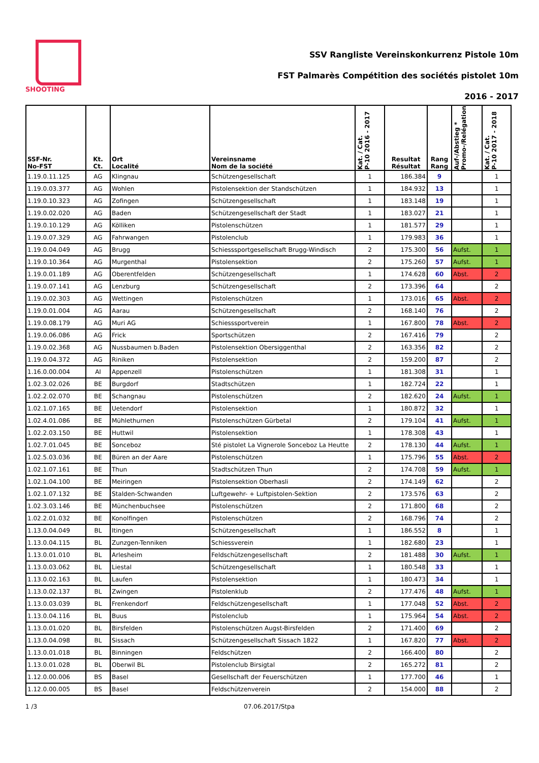SHOOTING
SSV Rangliste Vereinskonkurrenz Pistole 10m
FST Palmarès Compétition des sociétés pistolet 10m
2016 - 2017
| SSF-Nr. No-FST | Kt. Ct. | Ort Localité | Vereinsname Nom de la société | Kat. / Cat. P-10 2016 - 2017 | Resultat Résultat | Rang Rang | Auf-/Abstieg * Promo-/Relégation | Kat. / Cat. P-10 2017 - 2018 |
| --- | --- | --- | --- | --- | --- | --- | --- | --- |
| 1.19.0.11.125 | AG | Klingnau | Schützengesellschaft | 1 | 186.384 | 9 | | 1 |
| 1.19.0.03.377 | AG | Wohlen | Pistolensektion der Standschützen | 1 | 184.932 | 13 | | 1 |
| 1.19.0.10.323 | AG | Zofingen | Schützengesellschaft | 1 | 183.148 | 19 | | 1 |
| 1.19.0.02.020 | AG | Baden | Schützengesellschaft der Stadt | 1 | 183.027 | 21 | | 1 |
| 1.19.0.10.129 | AG | Kölliken | Pistolenschützen | 1 | 181.577 | 29 | | 1 |
| 1.19.0.07.329 | AG | Fahrwangen | Pistolenclub | 1 | 179.983 | 36 | | 1 |
| 1.19.0.04.049 | AG | Brugg | Schiesssportgesellschaft Brugg-Windisch | 2 | 175.300 | 56 | Aufst. | 1 |
| 1.19.0.10.364 | AG | Murgenthal | Pistolensektion | 2 | 175.260 | 57 | Aufst. | 1 |
| 1.19.0.01.189 | AG | Oberentfelden | Schützengesellschaft | 1 | 174.628 | 60 | Abst. | 2 |
| 1.19.0.07.141 | AG | Lenzburg | Schützengesellschaft | 2 | 173.396 | 64 | | 2 |
| 1.19.0.02.303 | AG | Wettingen | Pistolenschützen | 1 | 173.016 | 65 | Abst. | 2 |
| 1.19.0.01.004 | AG | Aarau | Schützengesellschaft | 2 | 168.140 | 76 | | 2 |
| 1.19.0.08.179 | AG | Muri AG | Schiesssportverein | 1 | 167.800 | 78 | Abst. | 2 |
| 1.19.0.06.086 | AG | Frick | Sportschützen | 2 | 167.416 | 79 | | 2 |
| 1.19.0.02.368 | AG | Nussbaumen b.Baden | Pistolensektion Obersiggenthal | 2 | 163.356 | 82 | | 2 |
| 1.19.0.04.372 | AG | Riniken | Pistolensektion | 2 | 159.200 | 87 | | 2 |
| 1.16.0.00.004 | AI | Appenzell | Pistolenschützen | 1 | 181.308 | 31 | | 1 |
| 1.02.3.02.026 | BE | Burgdorf | Stadtschützen | 1 | 182.724 | 22 | | 1 |
| 1.02.2.02.070 | BE | Schangnau | Pistolenschützen | 2 | 182.620 | 24 | Aufst. | 1 |
| 1.02.1.07.165 | BE | Uetendorf | Pistolensektion | 1 | 180.872 | 32 | | 1 |
| 1.02.4.01.086 | BE | Mühlethurnen | Pistolenschützen Gürbetal | 2 | 179.104 | 41 | Aufst. | 1 |
| 1.02.2.03.150 | BE | Huttwil | Pistolensektion | 1 | 178.308 | 43 | | 1 |
| 1.02.7.01.045 | BE | Sonceboz | Sté pistolet La Vignerole Sonceboz La Heutte | 2 | 178.130 | 44 | Aufst. | 1 |
| 1.02.5.03.036 | BE | Büren an der Aare | Pistolenschützen | 1 | 175.796 | 55 | Abst. | 2 |
| 1.02.1.07.161 | BE | Thun | Stadtschützen Thun | 2 | 174.708 | 59 | Aufst. | 1 |
| 1.02.1.04.100 | BE | Meiringen | Pistolensektion Oberhasli | 2 | 174.149 | 62 | | 2 |
| 1.02.1.07.132 | BE | Stalden-Schwanden | Luftgewehr- + Luftpistolen-Sektion | 2 | 173.576 | 63 | | 2 |
| 1.02.3.03.146 | BE | Münchenbuchsee | Pistolenschützen | 2 | 171.800 | 68 | | 2 |
| 1.02.2.01.032 | BE | Konolfingen | Pistolenschützen | 2 | 168.796 | 74 | | 2 |
| 1.13.0.04.049 | BL | Itingen | Schützengesellschaft | 1 | 186.552 | 8 | | 1 |
| 1.13.0.04.115 | BL | Zunzgen-Tenniken | Schiessverein | 1 | 182.680 | 23 | | 1 |
| 1.13.0.01.010 | BL | Arlesheim | Feldschützengesellschaft | 2 | 181.488 | 30 | Aufst. | 1 |
| 1.13.0.03.062 | BL | Liestal | Schützengesellschaft | 1 | 180.548 | 33 | | 1 |
| 1.13.0.02.163 | BL | Laufen | Pistolensektion | 1 | 180.473 | 34 | | 1 |
| 1.13.0.02.137 | BL | Zwingen | Pistolenklub | 2 | 177.476 | 48 | Aufst. | 1 |
| 1.13.0.03.039 | BL | Frenkendorf | Feldschützengesellschaft | 1 | 177.048 | 52 | Abst. | 2 |
| 1.13.0.04.116 | BL | Buus | Pistolenclub | 1 | 175.964 | 54 | Abst. | 2 |
| 1.13.0.01.020 | BL | Birsfelden | Pistolenschützen Augst-Birsfelden | 2 | 171.400 | 69 | | 2 |
| 1.13.0.04.098 | BL | Sissach | Schützengesellschaft Sissach 1822 | 1 | 167.820 | 77 | Abst. | 2 |
| 1.13.0.01.018 | BL | Binningen | Feldschützen | 2 | 166.400 | 80 | | 2 |
| 1.13.0.01.028 | BL | Oberwil BL | Pistolenclub Birsigtal | 2 | 165.272 | 81 | | 2 |
| 1.12.0.00.006 | BS | Basel | Gesellschaft der Feuerschützen | 1 | 177.700 | 46 | | 1 |
| 1.12.0.00.005 | BS | Basel | Feldschützenverein | 2 | 154.000 | 88 | | 2 |
1 /3 07.06.2017/Stpa